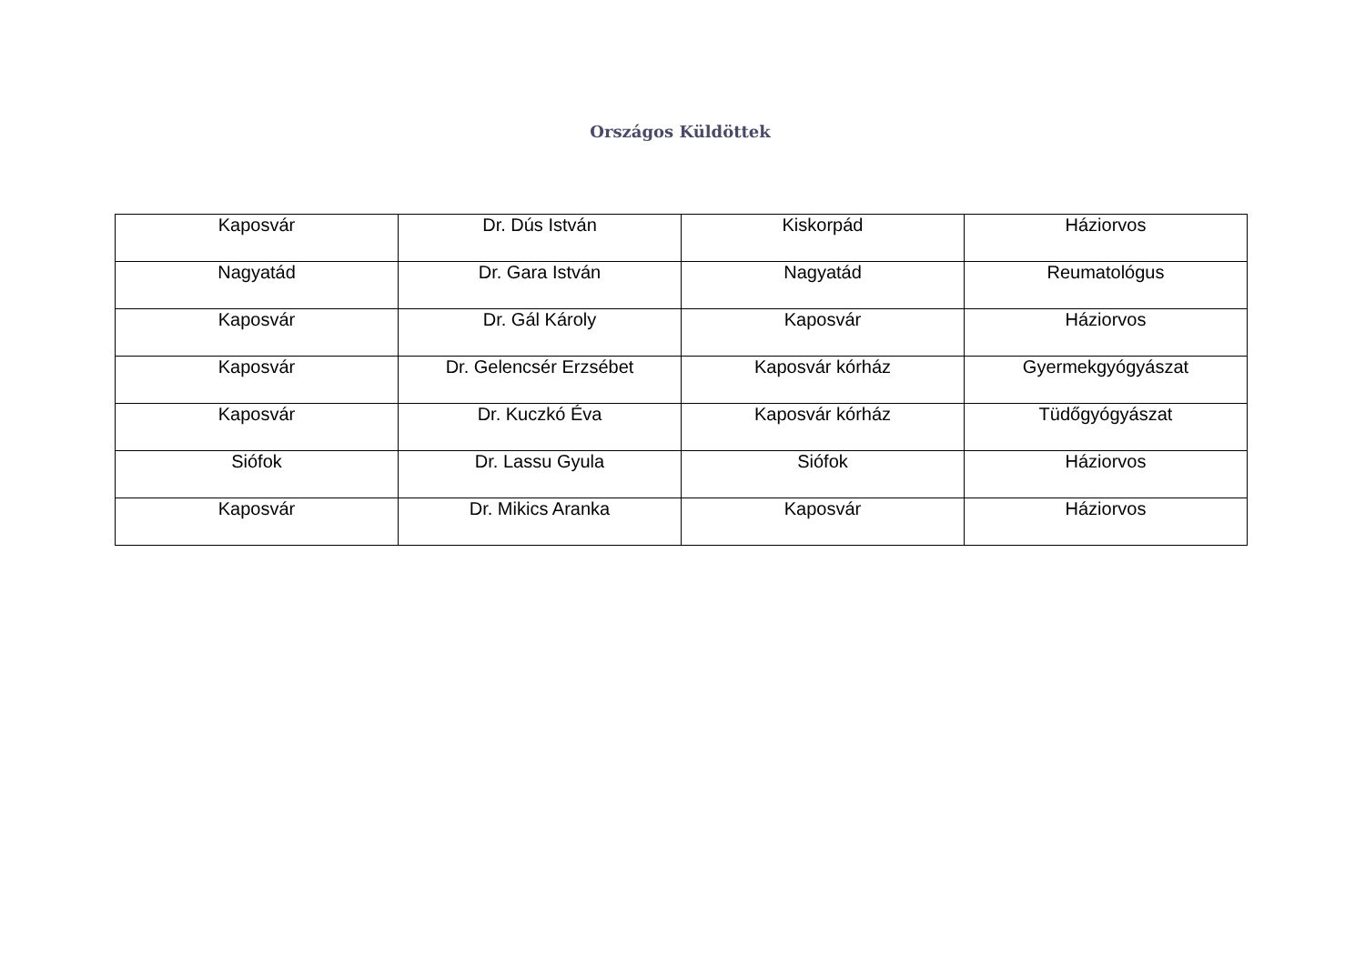Országos Küldöttek
| Kaposvár | Dr. Dús István | Kiskorpád | Háziorvos |
| Nagyatád | Dr. Gara István | Nagyatád | Reumatológus |
| Kaposvár | Dr. Gál Károly | Kaposvár | Háziorvos |
| Kaposvár | Dr. Gelencsér Erzsébet | Kaposvár kórház | Gyermekgyógyászat |
| Kaposvár | Dr. Kuczkó Éva | Kaposvár kórház | Tüdőgyógyászat |
| Siófok | Dr. Lassu Gyula | Siófok | Háziorvos |
| Kaposvár | Dr. Mikics Aranka | Kaposvár | Háziorvos |